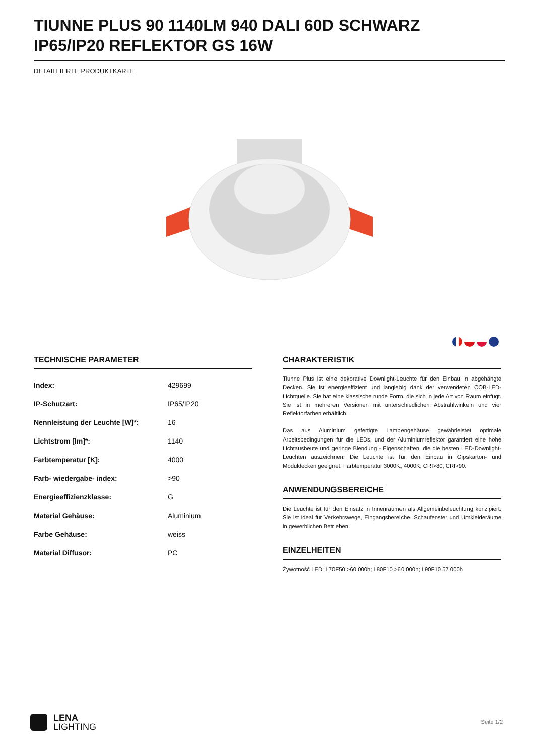TIUNNE PLUS 90 1140LM 940 DALI 60D SCHWARZ IP65/IP20 REFLEKTOR GS 16W
DETAILLIERTE PRODUKTKARTE
TECHNISCHE PARAMETER
| Index: | 429699 |
| IP-Schutzart: | IP65/IP20 |
| Nennleistung der Leuchte [W]*: | 16 |
| Lichtstrom [lm]*: | 1140 |
| Farbtemperatur [K]: | 4000 |
| Farb- wiedergabe- index: | >90 |
| Energieeffizienzklasse: | G |
| Material Gehäuse: | Aluminium |
| Farbe Gehäuse: | weiss |
| Material Diffusor: | PC |
CHARAKTERISTIK
Tiunne Plus ist eine dekorative Downlight-Leuchte für den Einbau in abgehängte Decken. Sie ist energieeffizient und langlebig dank der verwendeten COB-LED-Lichtquelle. Sie hat eine klassische runde Form, die sich in jede Art von Raum einfügt. Sie ist in mehreren Versionen mit unterschiedlichen Abstrahlwinkeln und vier Reflektorfarben erhältlich.
Das aus Aluminium gefertigte Lampengehäuse gewährleistet optimale Arbeitsbedingungen für die LEDs, und der Aluminiumreflektor garantiert eine hohe Lichtausbeute und geringe Blendung - Eigenschaften, die die besten LED-Downlight-Leuchten auszeichnen. Die Leuchte ist für den Einbau in Gipskarton- und Moduldecken geeignet. Farbtemperatur 3000K, 4000K; CRI>80, CRI>90.
ANWENDUNGSBEREICHE
Die Leuchte ist für den Einsatz in Innenräumen als Allgemeinbeleuchtung konzipiert. Sie ist ideal für Verkehrswege, Eingangsbereiche, Schaufenster und Umkleideräume in gewerblichen Betrieben.
EINZELHEITEN
Żywotność LED: L70F50 >60 000h; L80F10 >60 000h; L90F10 57 000h
LENA
LIGHTING
Seite 1/2